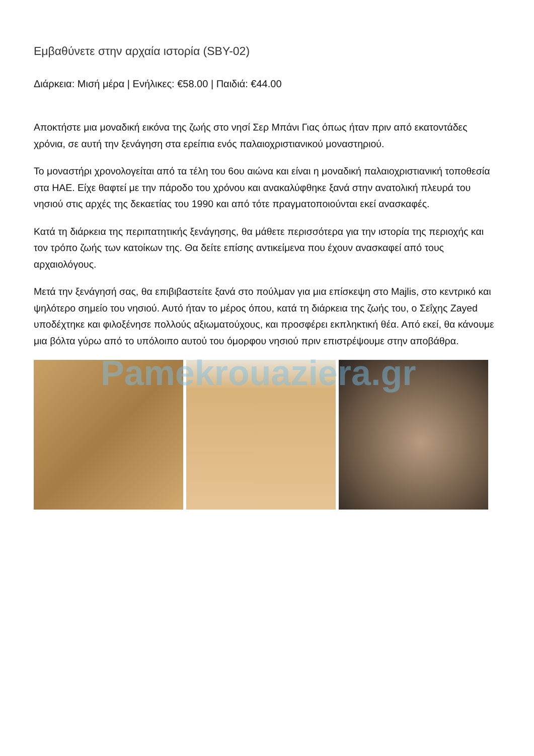Pamekrouaziera.gr
Εμβαθύνετε στην αρχαία ιστορία (SBY-02)
Διάρκεια: Μισή μέρα | Ενήλικες: €58.00 | Παιδιά: €44.00
Αποκτήστε μια μοναδική εικόνα της ζωής στο νησί Σερ Μπάνι Γιας όπως ήταν πριν από εκατοντάδες χρόνια, σε αυτή την ξενάγηση στα ερείπια ενός παλαιοχριστιανικού μοναστηριού.
Το μοναστήρι χρονολογείται από τα τέλη του 6ου αιώνα και είναι η μοναδική παλαιοχριστιανική τοποθεσία στα ΗΑΕ. Είχε θαφτεί με την πάροδο του χρόνου και ανακαλύφθηκε ξανά στην ανατολική πλευρά του νησιού στις αρχές της δεκαετίας του 1990 και από τότε πραγματοποιούνται εκεί ανασκαφές.
Κατά τη διάρκεια της περιπατητικής ξενάγησης, θα μάθετε περισσότερα για την ιστορία της περιοχής και τον τρόπο ζωής των κατοίκων της. Θα δείτε επίσης αντικείμενα που έχουν ανασκαφεί από τους αρχαιολόγους.
Μετά την ξενάγησή σας, θα επιβιβαστείτε ξανά στο πούλμαν για μια επίσκεψη στο Majlis, στο κεντρικό και ψηλότερο σημείο του νησιού. Αυτό ήταν το μέρος όπου, κατά τη διάρκεια της ζωής του, ο Σεΐχης Zayed υποδέχτηκε και φιλοξένησε πολλούς αξιωματούχους, και προσφέρει εκπληκτική θέα. Από εκεί, θα κάνουμε μια βόλτα γύρω από το υπόλοιπο αυτού του όμορφου νησιού πριν επιστρέψουμε στην αποβάθρα.